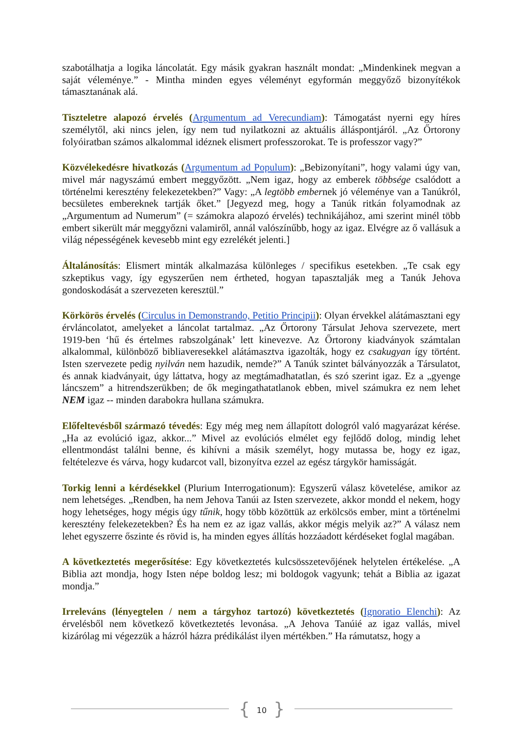szabotálhatja a logika láncolatát. Egy másik gyakran használt mondat: „Mindenkinek megvan a saját véleménye.” - Mintha minden egyes véleményt egyformán meggyőző bizonyítékok támasztanának alá.
Tiszteletre alapozó érvelés (Argumentum ad Verecundiam): Támogatást nyerni egy híres személytől, aki nincs jelen, így nem tud nyilatkozni az aktuális álláspontjáról. „Az Őrtorony folyóiratban számos alkalommal idéznek elismert professzorokat. Te is professzor vagy?”
Közvélekedésre hivatkozás (Argumentum ad Populum): „Bebizonyítani”, hogy valami úgy van, mivel már nagyszámú embert meggyőzött. „Nem igaz, hogy az emberek többsége csalódott a történelmi keresztény felekezetekben?” Vagy: „A legtöbb embernek jó véleménye van a Tanúkról, becsületes embereknek tartják őket.” [Jegyezd meg, hogy a Tanúk ritkán folyamodnak az „Argumentum ad Numerum” (= számokra alapozó érvelés) technikájához, ami szerint minél több embert sikerült már meggyőzni valamiről, annál valószínűbb, hogy az igaz. Elvégre az ő vallásuk a világ népességének kevesebb mint egy ezrelékét jelenti.]
Általánosítás: Elismert minták alkalmazása különleges / specifikus esetekben. „Te csak egy szkeptikus vagy, így egyszerűen nem értheted, hogyan tapasztalják meg a Tanúk Jehova gondoskodását a szervezeten keresztül.”
Körkörös érvelés (Circulus in Demonstrando, Petitio Principii): Olyan érvekkel alátámasztani egy érvláncolatot, amelyeket a láncolat tartalmaz. „Az Őrtorony Társulat Jehova szervezete, mert 1919-ben ‘hű és értelmes rabszolgának’ lett kinevezve. Az Őrtorony kiadványok számtalan alkalommal, különböző bibliaveresekkel alátámasztva igazolták, hogy ez csakugyan így történt. Isten szervezete pedig nyilván nem hazudik, nemde?” A Tanúk szintet bálványozzák a Társulatot, és annak kiadványait, úgy láttatva, hogy az megtámadhatatlan, és szó szerint igaz. Ez a „gyenge láncszem” a hitrendszerükben; de ők megingathatatlanok ebben, mivel számukra ez nem lehet NEM igaz -- minden darabokra hullana számukra.
Előfeltevésből származó tévedés: Egy még meg nem állapított dologról való magyarázat kérése. „Ha az evolúció igaz, akkor...” Mivel az evolúciós elmélet egy fejlődő dolog, mindig lehet ellentmondást találni benne, és kihívni a másik személyt, hogy mutassa be, hogy ez igaz, feltételezve és várva, hogy kudarcot vall, bizonyítva ezzel az egész tárgykör hamisságát.
Torkig lenni a kérdésekkel (Plurium Interrogationum): Egyszerű válasz követelése, amikor az nem lehetséges. „Rendben, ha nem Jehova Tanúi az Isten szervezete, akkor mondd el nekem, hogy hogy lehetséges, hogy mégis úgy tűnik, hogy több közöttük az erkölcsös ember, mint a történelmi keresztény felekezetekben? És ha nem ez az igaz vallás, akkor mégis melyik az?” A válasz nem lehet egyszerre őszinte és rövid is, ha minden egyes állítás hozzáadott kérdéseket foglal magában.
A következtetés megerősítése: Egy következtetés kulcsösszetevőjének helytelen értékelése. „A Biblia azt mondja, hogy Isten népe boldog lesz; mi boldogok vagyunk; tehát a Biblia az igazat mondja.”
Irreleváns (lényegtelen / nem a tárgyhoz tartozó) következtetés (Ignoratio Elenchi): Az érvelésből nem következő következtetés levonása. „A Jehova Tanúié az igaz vallás, mivel kizárólag mi végezzük a házról házra prédikálást ilyen mértékben.” Ha rámutatsz, hogy a
{ 10 }